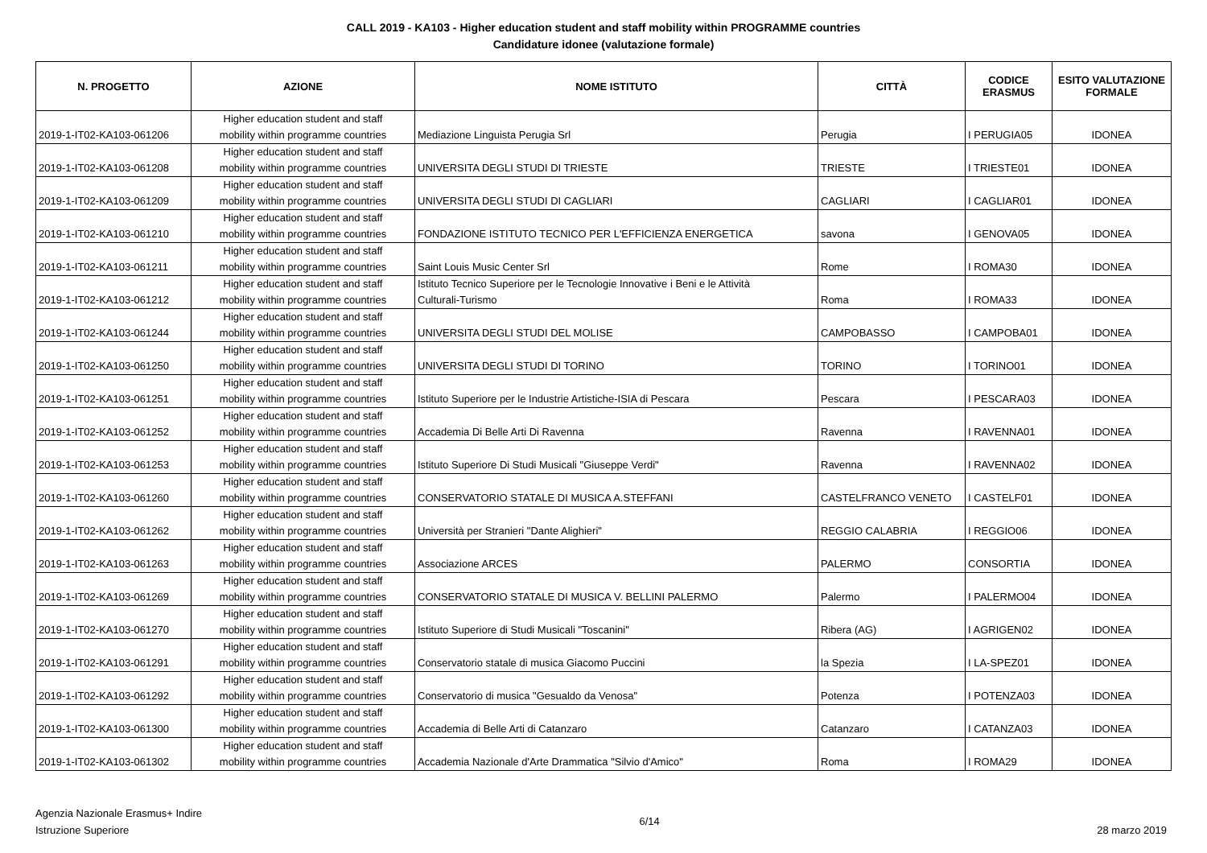CALL 2019 - KA103 - Higher education student and staff mobility within PROGRAMME countries
Candidature idonee (valutazione formale)
| N. PROGETTO | AZIONE | NOME ISTITUTO | CITTÀ | CODICE ERASMUS | ESITO VALUTAZIONE FORMALE |
| --- | --- | --- | --- | --- | --- |
| 2019-1-IT02-KA103-061206 | Higher education student and staff mobility within programme countries | Mediazione Linguista Perugia Srl | Perugia | I PERUGIA05 | IDONEA |
| 2019-1-IT02-KA103-061208 | Higher education student and staff mobility within programme countries | UNIVERSITA DEGLI STUDI DI TRIESTE | TRIESTE | I TRIESTE01 | IDONEA |
| 2019-1-IT02-KA103-061209 | Higher education student and staff mobility within programme countries | UNIVERSITA DEGLI STUDI DI CAGLIARI | CAGLIARI | I CAGLIAR01 | IDONEA |
| 2019-1-IT02-KA103-061210 | Higher education student and staff mobility within programme countries | FONDAZIONE ISTITUTO TECNICO PER L'EFFICIENZA ENERGETICA | savona | I GENOVA05 | IDONEA |
| 2019-1-IT02-KA103-061211 | Higher education student and staff mobility within programme countries | Saint Louis Music Center Srl | Rome | I ROMA30 | IDONEA |
| 2019-1-IT02-KA103-061212 | Higher education student and staff mobility within programme countries | Istituto Tecnico Superiore per le Tecnologie Innovative i Beni e le Attività Culturali-Turismo | Roma | I ROMA33 | IDONEA |
| 2019-1-IT02-KA103-061244 | Higher education student and staff mobility within programme countries | UNIVERSITA DEGLI STUDI DEL MOLISE | CAMPOBASSO | I CAMPOBA01 | IDONEA |
| 2019-1-IT02-KA103-061250 | Higher education student and staff mobility within programme countries | UNIVERSITA DEGLI STUDI DI TORINO | TORINO | I TORINO01 | IDONEA |
| 2019-1-IT02-KA103-061251 | Higher education student and staff mobility within programme countries | Istituto Superiore per le Industrie Artistiche-ISIA di Pescara | Pescara | I PESCARA03 | IDONEA |
| 2019-1-IT02-KA103-061252 | Higher education student and staff mobility within programme countries | Accademia Di Belle Arti Di Ravenna | Ravenna | I RAVENNA01 | IDONEA |
| 2019-1-IT02-KA103-061253 | Higher education student and staff mobility within programme countries | Istituto Superiore Di Studi Musicali "Giuseppe Verdi" | Ravenna | I RAVENNA02 | IDONEA |
| 2019-1-IT02-KA103-061260 | Higher education student and staff mobility within programme countries | CONSERVATORIO STATALE DI MUSICA A.STEFFANI | CASTELFRANCO VENETO | I CASTELF01 | IDONEA |
| 2019-1-IT02-KA103-061262 | Higher education student and staff mobility within programme countries | Università per Stranieri "Dante Alighieri" | REGGIO CALABRIA | I REGGIO06 | IDONEA |
| 2019-1-IT02-KA103-061263 | Higher education student and staff mobility within programme countries | Associazione ARCES | PALERMO | CONSORTIA | IDONEA |
| 2019-1-IT02-KA103-061269 | Higher education student and staff mobility within programme countries | CONSERVATORIO STATALE DI MUSICA V. BELLINI PALERMO | Palermo | I PALERMO04 | IDONEA |
| 2019-1-IT02-KA103-061270 | Higher education student and staff mobility within programme countries | Istituto Superiore di Studi Musicali "Toscanini" | Ribera (AG) | I AGRIGEN02 | IDONEA |
| 2019-1-IT02-KA103-061291 | Higher education student and staff mobility within programme countries | Conservatorio statale di musica Giacomo Puccini | la Spezia | I LA-SPEZ01 | IDONEA |
| 2019-1-IT02-KA103-061292 | Higher education student and staff mobility within programme countries | Conservatorio di musica "Gesualdo da Venosa" | Potenza | I POTENZA03 | IDONEA |
| 2019-1-IT02-KA103-061300 | Higher education student and staff mobility within programme countries | Accademia di Belle Arti di Catanzaro | Catanzaro | I CATANZA03 | IDONEA |
| 2019-1-IT02-KA103-061302 | Higher education student and staff mobility within programme countries | Accademia Nazionale d'Arte Drammatica "Silvio d'Amico" | Roma | I ROMA29 | IDONEA |
Agenzia Nazionale Erasmus+ Indire
Istruzione Superiore
6/14
28 marzo 2019